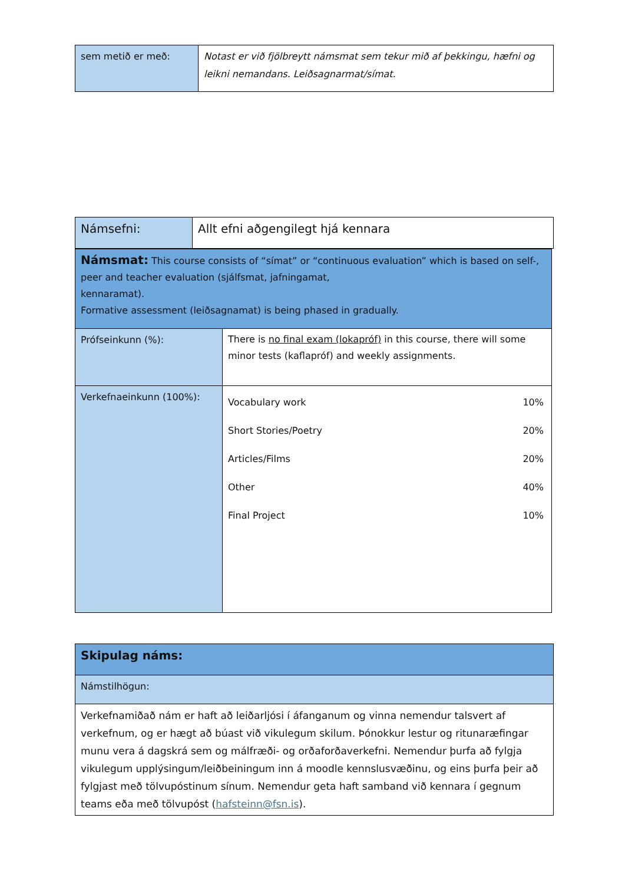| sem metið er með: | Notast er við fjölbreytt námsmat sem tekur mið af þekkingu, hæfni og leikni nemandans. Leiðsagnarmat/símat. |
| Námsefni: | Allt efni aðgengilegt hjá kennara |
| Námsmat: This course consists of “símat” or “continuous evaluation” which is based on self-, peer and teacher evaluation (sjálfsmat, jafningamat, kennaramat). Formative assessment (leiðsagnamat) is being phased in gradually. | |
| Prófseinkunn (%): | There is no final exam (lokapróf) in this course, there will some minor tests (kaflapróf) and weekly assignments. |
| Verkefnaeinkunn (100%): | / Vocabulary work Short Stories/Poetry Articles/Films Other Final Project / 10% 20% 20% 40% 10% / |
| Skipulag náms: |
| Námstilhögun: |
| Verkefnamiðað nám er haft að leiðarljósi í áfanganum og vinna nemendur talsvert af verkefnum, og er hægt að búast við vikulegum skilum. Þónokkur lestur og ritunaræfingar munu vera á dagskrá sem og málfræði- og orðaforðaverkefni. Nemendur þurfa að fylgja vikulegum upplýsingum/leiðbeiningum inn á moodle kennslusvæðinu, og eins þurfa þeir að fylgjast með tölvupóstinum sínum. Nemendur geta haft samband við kennara í gegnum teams eða með tölvupóst ( hafsteinn@fsn.is ). |